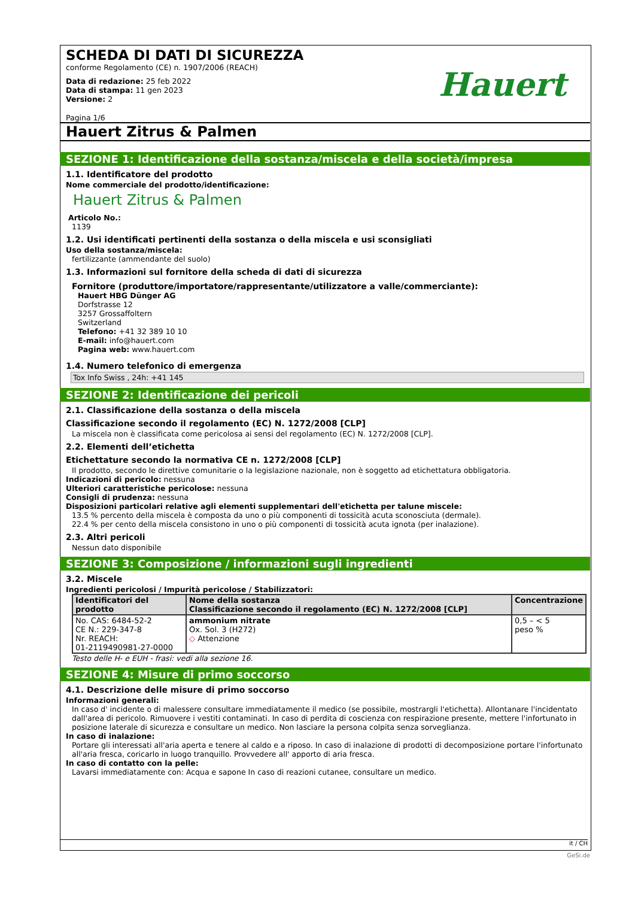Hauert
SCHEDA DI DATI DI SICUREZZA
conforme Regolamento (CE) n. 1907/2006 (REACH)
Data di redazione: 25 feb 2022
Data di stampa: 11 gen 2023
Versione: 2
Pagina 1/6
Hauert Zitrus & Palmen
SEZIONE 1: Identificazione della sostanza/miscela e della società/impresa
1.1. Identificatore del prodotto
Nome commerciale del prodotto/identificazione:
Hauert Zitrus & Palmen
Articolo No.:
1139
1.2. Usi identificati pertinenti della sostanza o della miscela e usi sconsigliati
Uso della sostanza/miscela:
fertilizzante (ammendante del suolo)
1.3. Informazioni sul fornitore della scheda di dati di sicurezza
Fornitore (produttore/importatore/rappresentante/utilizzatore a valle/commerciante):
Hauert HBG Dünger AG
Dorfstrasse 12
3257 Grossaffoltern
Switzerland
Telefono: +41 32 389 10 10
E-mail: info@hauert.com
Pagina web: www.hauert.com
1.4. Numero telefonico di emergenza
Tox Info Swiss , 24h: +41 145
SEZIONE 2: Identificazione dei pericoli
2.1. Classificazione della sostanza o della miscela
Classificazione secondo il regolamento (EC) N. 1272/2008 [CLP]
La miscela non è classificata come pericolosa ai sensi del regolamento (EC) N. 1272/2008 [CLP].
2.2. Elementi dell’etichetta
Etichettature secondo la normativa CE n. 1272/2008 [CLP]
Il prodotto, secondo le direttive comunitarie o la legislazione nazionale, non è soggetto ad etichettatura obbligatoria.
Indicazioni di pericolo: nessuna
Ulteriori caratteristiche pericolose: nessuna
Consigli di prudenza: nessuna
Disposizioni particolari relative agli elementi supplementari dell'etichetta per talune miscele:
13.5 % percento della miscela è composta da uno o più componenti di tossicità acuta sconosciuta (dermale).
22.4 % per cento della miscela consistono in uno o più componenti di tossicità acuta ignota (per inalazione).
2.3. Altri pericoli
Nessun dato disponibile
SEZIONE 3: Composizione / informazioni sugli ingredienti
3.2. Miscele
Ingredienti pericolosi / Impurità pericolose / Stabilizzatori:
| Identificatori del prodotto | Nome della sostanza Classificazione secondo il regolamento (EC) N. 1272/2008 [CLP] | Concentrazione |
| --- | --- | --- |
| No. CAS: 6484-52-2 CE N.: 229-347-8 Nr. REACH: 01-2119490981-27-0000 | ammonium nitrate Ox. Sol. 3 (H272) ◇ Attenzione | 0,5 – < 5 peso % |
Testo delle H- e EUH - frasi: vedi alla sezione 16.
SEZIONE 4: Misure di primo soccorso
4.1. Descrizione delle misure di primo soccorso
Informazioni generali:
In caso d' incidente o di malessere consultare immediatamente il medico (se possibile, mostrargli l'etichetta). Allontanare l'incidentato dall'area di pericolo. Rimuovere i vestiti contaminati. In caso di perdita di coscienza con respirazione presente, mettere l'infortunato in posizione laterale di sicurezza e consultare un medico. Non lasciare la persona colpita senza sorveglianza.
In caso di inalazione:
Portare gli interessati all'aria aperta e tenere al caldo e a riposo. In caso di inalazione di prodotti di decomposizione portare l'infortunato all'aria fresca, coricarlo in luogo tranquillo. Provvedere all' apporto di aria fresca.
In caso di contatto con la pelle:
Lavarsi immediatamente con: Acqua e sapone In caso di reazioni cutanee, consultare un medico.
it / CH
GeSi.de